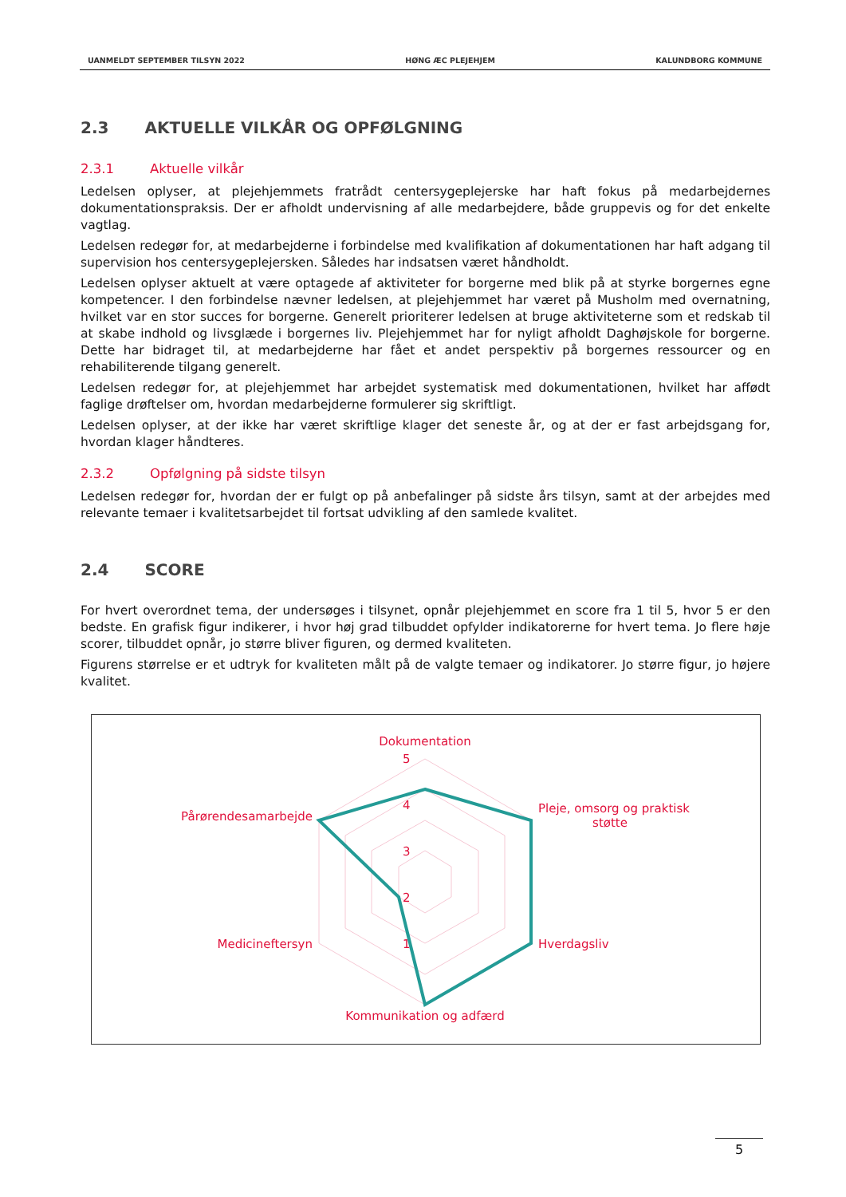UANMELDT SEPTEMBER TILSYN 2022 HØNG ÆC PLEJEHJEM KALUNDBORG KOMMUNE
2.3 AKTUELLE VILKÅR OG OPFØLGNING
2.3.1 Aktuelle vilkår
Ledelsen oplyser, at plejehjemmets fratrådt centersygeplejerske har haft fokus på medarbejdernes dokumentationspraksis. Der er afholdt undervisning af alle medarbejdere, både gruppevis og for det enkelte vagtlag.
Ledelsen redegør for, at medarbejderne i forbindelse med kvalifikation af dokumentationen har haft adgang til supervision hos centersygeplejersken. Således har indsatsen været håndholdt.
Ledelsen oplyser aktuelt at være optagede af aktiviteter for borgerne med blik på at styrke borgernes egne kompetencer. I den forbindelse nævner ledelsen, at plejehjemmet har været på Musholm med overnatning, hvilket var en stor succes for borgerne. Generelt prioriterer ledelsen at bruge aktiviteterne som et redskab til at skabe indhold og livsglæde i borgernes liv. Plejehjemmet har for nyligt afholdt Daghøjskole for borgerne. Dette har bidraget til, at medarbejderne har fået et andet perspektiv på borgernes ressourcer og en rehabiliterende tilgang generelt.
Ledelsen redegør for, at plejehjemmet har arbejdet systematisk med dokumentationen, hvilket har affødt faglige drøftelser om, hvordan medarbejderne formulerer sig skriftligt.
Ledelsen oplyser, at der ikke har været skriftlige klager det seneste år, og at der er fast arbejdsgang for, hvordan klager håndteres.
2.3.2 Opfølgning på sidste tilsyn
Ledelsen redegør for, hvordan der er fulgt op på anbefalinger på sidste års tilsyn, samt at der arbejdes med relevante temaer i kvalitetsarbejdet til fortsat udvikling af den samlede kvalitet.
2.4 SCORE
For hvert overordnet tema, der undersøges i tilsynet, opnår plejehjemmet en score fra 1 til 5, hvor 5 er den bedste. En grafisk figur indikerer, i hvor høj grad tilbuddet opfylder indikatorerne for hvert tema. Jo flere høje scorer, tilbuddet opnår, jo større bliver figuren, og dermed kvaliteten.
Figurens størrelse er et udtryk for kvaliteten målt på de valgte temaer og indikatorer. Jo større figur, jo højere kvalitet.
Dokumentation
5
4
3
2
1
Pleje, omsorg og praktisk
støtte
Hverdagsliv
Kommunikation og adfærd
Medicineftersyn
Pårørendesamarbejde
5